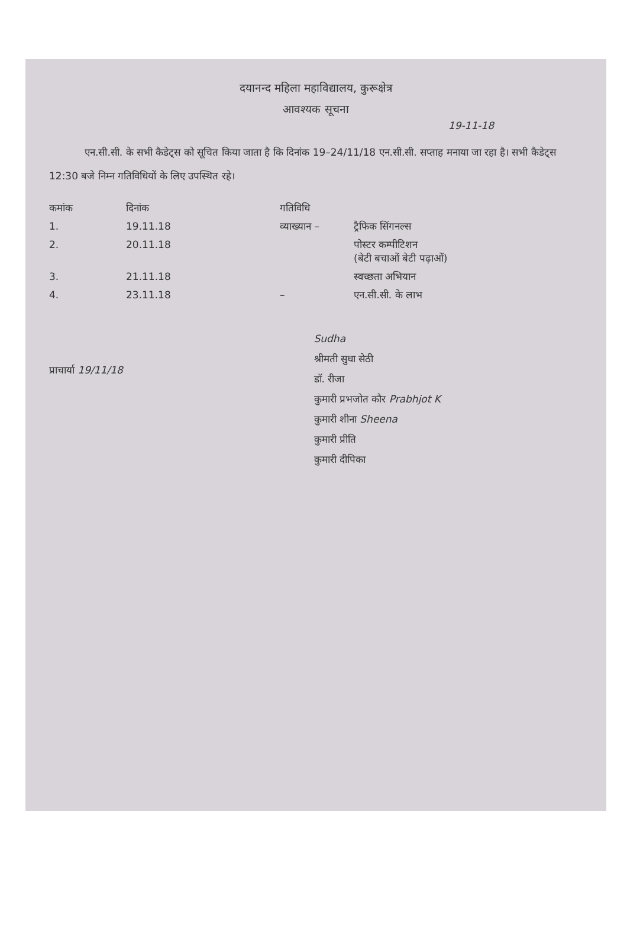दयानन्द महिला महाविद्यालय, कुरूक्षेत्र
आवश्यक सूचना
19-11-18
एन.सी.सी. के सभी कैडेट्स को सूचित किया जाता है कि दिनांक 19–24/11/18 एन.सी.सी. सप्ताह मनाया जा रहा है। सभी कैडेट्स 12:30 बजे निम्न गतिविधियों के लिए उपस्थित रहे।
| कमांक | दिनांक | गतिविधि | |
| --- | --- | --- | --- |
| 1. | 19.11.18 | व्याख्यान – | ट्रैफिक सिंगनल्स |
| 2. | 20.11.18 | | पोस्टर कम्पीटिशन (बेटी बचाओं बेटी पढ़ाओं) |
| 3. | 21.11.18 | | स्वच्छता अभियान |
| 4. | 23.11.18 | – | एन.सी.सी. के लाभ |
प्राचार्या 19/11/18
Sudha
श्रीमती सुधा सेठी
डॉ. रीजा
कुमारी प्रभजोत कौर Prabhjot K
कुमारी शीना Sheena
कुमारी प्रीति
कुमारी दीपिका